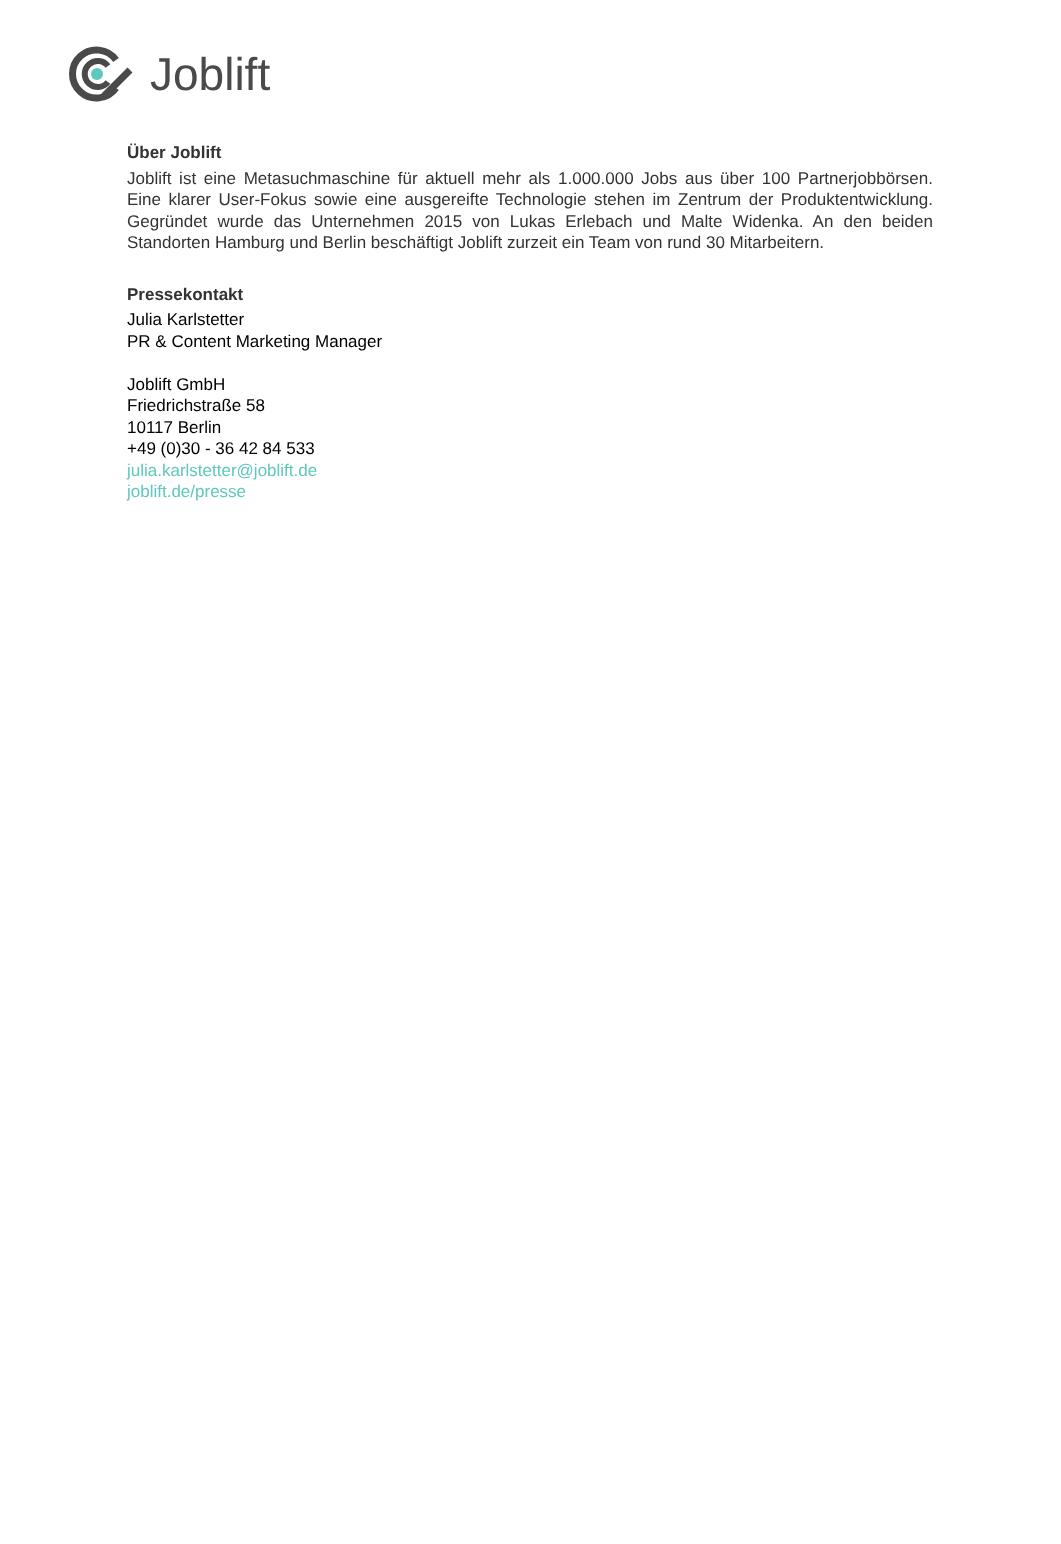Joblift
Über Joblift
Joblift ist eine Metasuchmaschine für aktuell mehr als 1.000.000 Jobs aus über 100 Partnerjobbörsen. Eine klarer User-Fokus sowie eine ausgereifte Technologie stehen im Zentrum der Produktentwicklung. Gegründet wurde das Unternehmen 2015 von Lukas Erlebach und Malte Widenka. An den beiden Standorten Hamburg und Berlin beschäftigt Joblift zurzeit ein Team von rund 30 Mitarbeitern.
Pressekontakt
Julia Karlstetter
PR & Content Marketing Manager
Joblift GmbH
Friedrichstraße 58
10117 Berlin
+49 (0)30 - 36 42 84 533
julia.karlstetter@joblift.de
joblift.de/presse